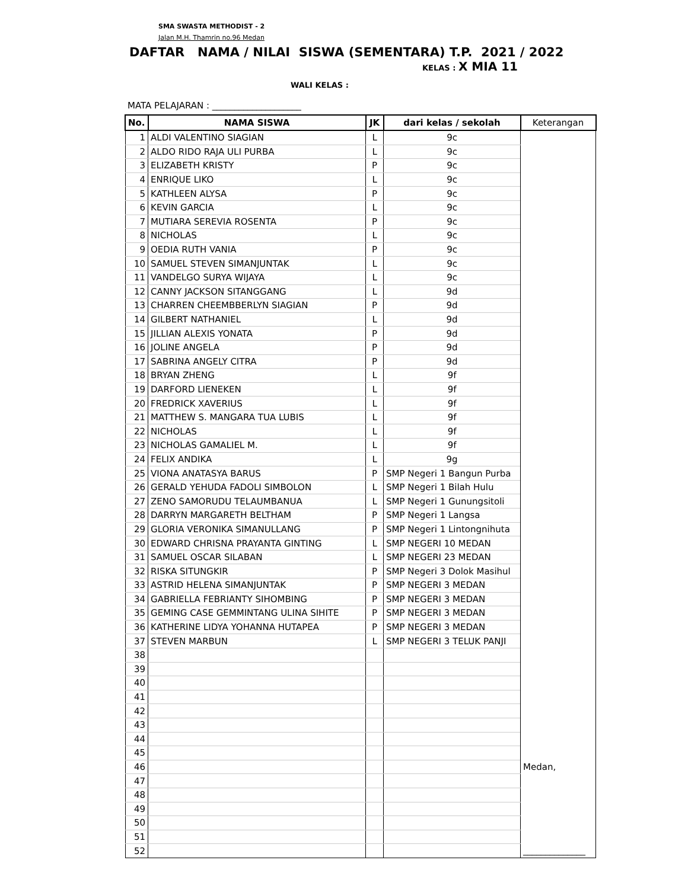SMA SWASTA METHODIST - 2
Jalan M.H. Thamrin no.96 Medan
DAFTAR NAMA / NILAI SISWA (SEMENTARA) T.P. 2021 / 2022
KELAS : X MIA 11
WALI KELAS :
MATA PELAJARAN : ____________________
| No. | NAMA SISWA | JK | dari kelas / sekolah | Keterangan |
| --- | --- | --- | --- | --- |
| 1 | ALDI VALENTINO SIAGIAN | L | 9c | |
| 2 | ALDO RIDO RAJA ULI PURBA | L | 9c | |
| 3 | ELIZABETH KRISTY | P | 9c | |
| 4 | ENRIQUE LIKO | L | 9c | |
| 5 | KATHLEEN ALYSA | P | 9c | |
| 6 | KEVIN GARCIA | L | 9c | |
| 7 | MUTIARA SEREVIA ROSENTA | P | 9c | |
| 8 | NICHOLAS | L | 9c | |
| 9 | OEDIA RUTH VANIA | P | 9c | |
| 10 | SAMUEL STEVEN SIMANJUNTAK | L | 9c | |
| 11 | VANDELGO SURYA WIJAYA | L | 9c | |
| 12 | CANNY JACKSON SITANGGANG | L | 9d | |
| 13 | CHARREN CHEEMBBERLYN SIAGIAN | P | 9d | |
| 14 | GILBERT NATHANIEL | L | 9d | |
| 15 | JILLIAN ALEXIS YONATA | P | 9d | |
| 16 | JOLINE ANGELA | P | 9d | |
| 17 | SABRINA ANGELY CITRA | P | 9d | |
| 18 | BRYAN ZHENG | L | 9f | |
| 19 | DARFORD LIENEKEN | L | 9f | |
| 20 | FREDRICK XAVERIUS | L | 9f | |
| 21 | MATTHEW S. MANGARA TUA LUBIS | L | 9f | |
| 22 | NICHOLAS | L | 9f | |
| 23 | NICHOLAS GAMALIEL M. | L | 9f | |
| 24 | FELIX ANDIKA | L | 9g | |
| 25 | VIONA ANATASYA BARUS | P | SMP Negeri 1 Bangun Purba | |
| 26 | GERALD YEHUDA FADOLI SIMBOLON | L | SMP Negeri 1 Bilah Hulu | |
| 27 | ZENO SAMORUDU TELAUMBANUA | L | SMP Negeri 1 Gunungsitoli | |
| 28 | DARRYN MARGARETH BELTHAM | P | SMP Negeri 1 Langsa | |
| 29 | GLORIA VERONIKA SIMANULLANG | P | SMP Negeri 1 Lintongnihuta | |
| 30 | EDWARD CHRISNA PRAYANTA GINTING | L | SMP NEGERI 10 MEDAN | |
| 31 | SAMUEL OSCAR SILABAN | L | SMP NEGERI 23 MEDAN | |
| 32 | RISKA SITUNGKIR | P | SMP Negeri 3 Dolok Masihul | |
| 33 | ASTRID HELENA SIMANJUNTAK | P | SMP NEGERI 3 MEDAN | |
| 34 | GABRIELLA FEBRIANTY SIHOMBING | P | SMP NEGERI 3 MEDAN | |
| 35 | GEMING CASE GEMMINTANG ULINA SIHITE | P | SMP NEGERI 3 MEDAN | |
| 36 | KATHERINE LIDYA YOHANNA HUTAPEA | P | SMP NEGERI 3 MEDAN | |
| 37 | STEVEN MARBUN | L | SMP NEGERI 3 TELUK PANJI | |
| 38 | | | | |
| 39 | | | | |
| 40 | | | | |
| 41 | | | | |
| 42 | | | | |
| 43 | | | | |
| 44 | | | | |
| 45 | | | | |
| 46 | | | | Medan, |
| 47 | | | | |
| 48 | | | | |
| 49 | | | | |
| 50 | | | | |
| 51 | | | | |
| 52 | | | | ______________ |